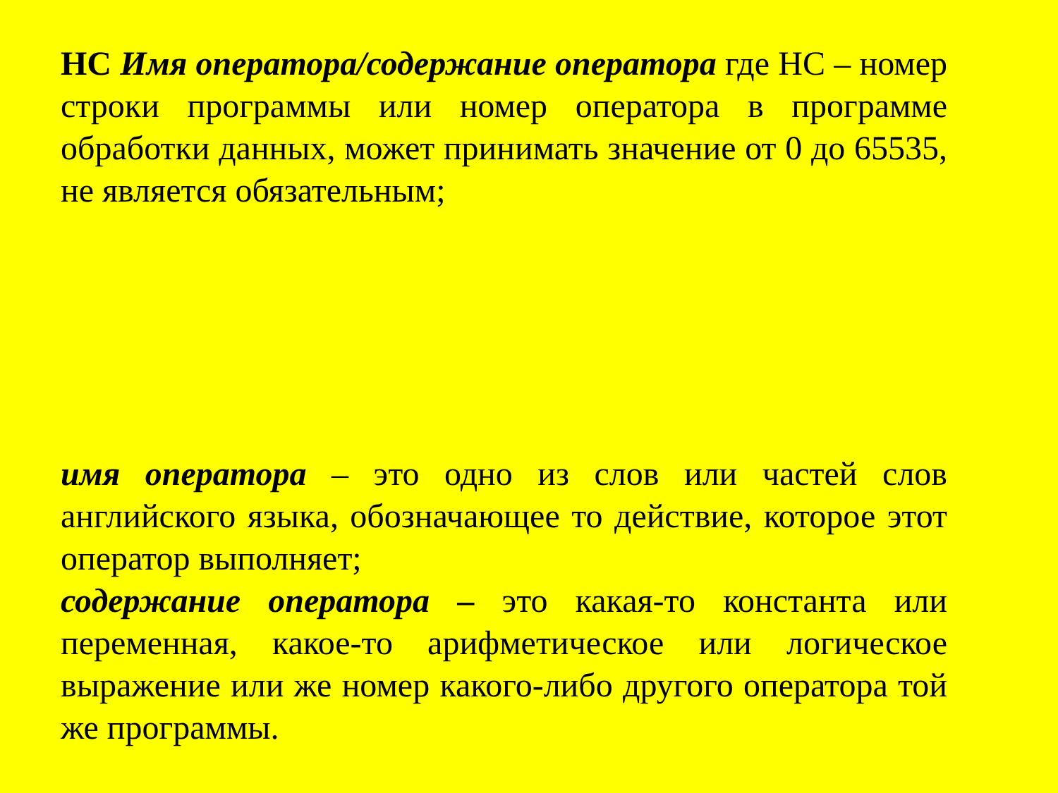НС Имя оператора/содержание оператора где НС – номер строки программы или номер оператора в программе обработки данных, может принимать значение от 0 до 65535, не является обязательным;
имя оператора – это одно из слов или частей слов английского языка, обозначающее то действие, которое этот оператор выполняет;
содержание оператора – это какая-то константа или переменная, какое-то арифметическое или логическое выражение или же номер какого-либо другого оператора той же программы.